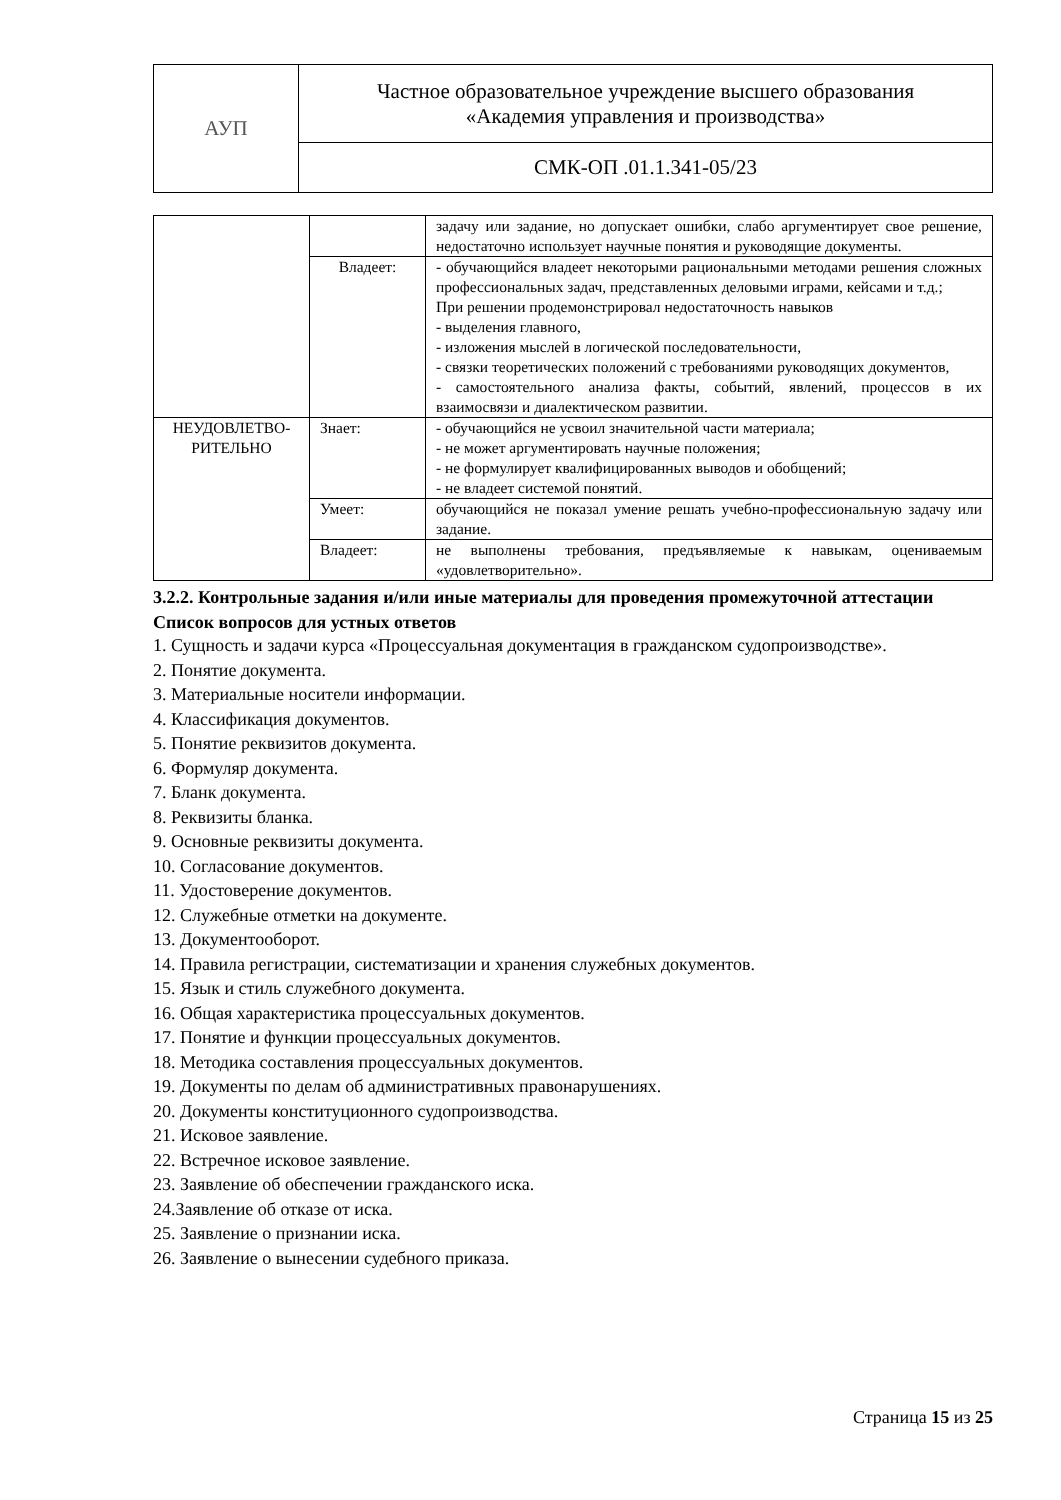| АУП | Частное образовательное учреждение высшего образования «Академия управления и производства» |
| | СМК-ОП .01.1.341-05/23 |
| | | задачу или задание, но допускает ошибки, слабо аргументирует свое решение, недостаточно использует научные понятия и руководящие документы. |
| | Владеет: | - обучающийся владеет некоторыми рациональными методами решения сложных профессиональных задач, представленных деловыми играми, кейсами и т.д.; При решении продемонстрировал недостаточность навыков - выделения главного, - изложения мыслей в логической последовательности, - связки теоретических положений с требованиями руководящих документов, - самостоятельного анализа факты, событий, явлений, процессов в их взаимосвязи и диалектическом развитии. |
| НЕУДОВЛЕТВО- РИТЕЛЬНО | Знает: | - обучающийся не усвоил значительной части материала; - не может аргументировать научные положения; - не формулирует квалифицированных выводов и обобщений; - не владеет системой понятий. |
| | Умеет: | обучающийся не показал умение решать учебно-профессиональную задачу или задание. |
| | Владеет: | не выполнены требования, предъявляемые к навыкам, оцениваемым «удовлетворительно». |
3.2.2. Контрольные задания и/или иные материалы для проведения промежуточной аттестации
Список вопросов для устных ответов
1. Сущность и задачи курса «Процессуальная документация в гражданском судопроизводстве».
2. Понятие документа.
3. Материальные носители информации.
4. Классификация документов.
5. Понятие реквизитов документа.
6. Формуляр документа.
7. Бланк документа.
8. Реквизиты бланка.
9. Основные реквизиты документа.
10. Согласование документов.
11. Удостоверение документов.
12. Служебные отметки на документе.
13. Документооборот.
14. Правила регистрации, систематизации и хранения служебных документов.
15. Язык и стиль служебного документа.
16. Общая характеристика процессуальных документов.
17. Понятие и функции процессуальных документов.
18. Методика составления процессуальных документов.
19. Документы по делам об административных правонарушениях.
20. Документы конституционного судопроизводства.
21. Исковое заявление.
22. Встречное исковое заявление.
23. Заявление об обеспечении гражданского иска.
24.Заявление об отказе от иска.
25. Заявление о признании иска.
26. Заявление о вынесении судебного приказа.
Страница 15 из 25